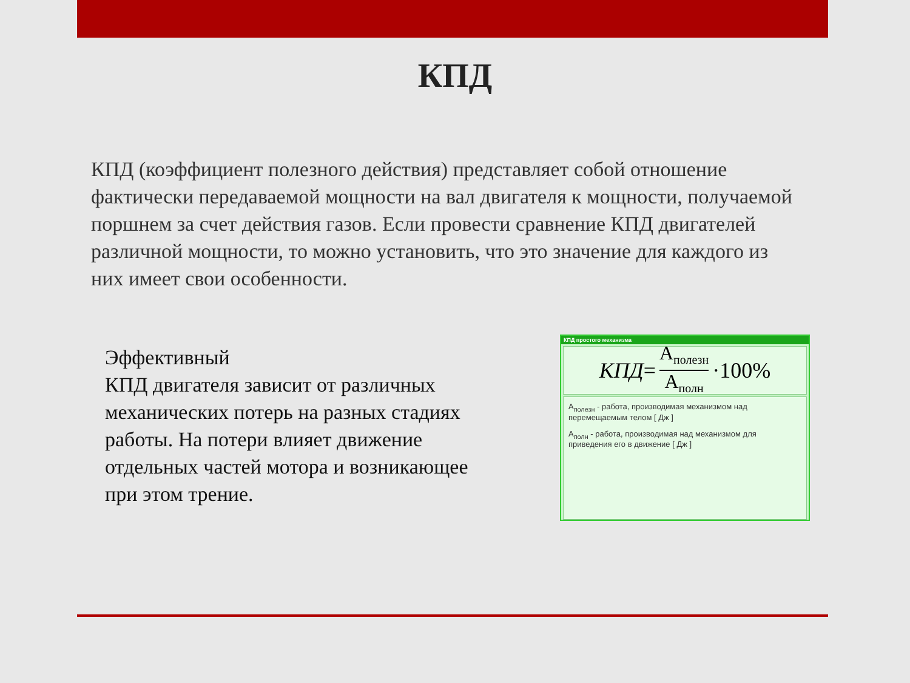КПД
КПД (коэффициент полезного действия) представляет собой отношение фактически передаваемой мощности на вал двигателя к мощности, получаемой поршнем за счет действия газов. Если провести сравнение КПД двигателей различной мощности, то можно установить, что это значение для каждого из них имеет свои особенности.
Эффективный
КПД двигателя зависит от различных механических потерь на разных стадиях работы. На потери влияет движение отдельных частей мотора и возникающее при этом трение.
КПД простого механизма
КПД = A<sub>полезн</sub> A<sub>полн</sub> ·100%
A<sub>полезн</sub> - работа, производимая механизмом над перемещаемым телом [ Дж ]
A<sub>полн</sub> - работа, производимая над механизмом для приведения его в движение [ Дж ]